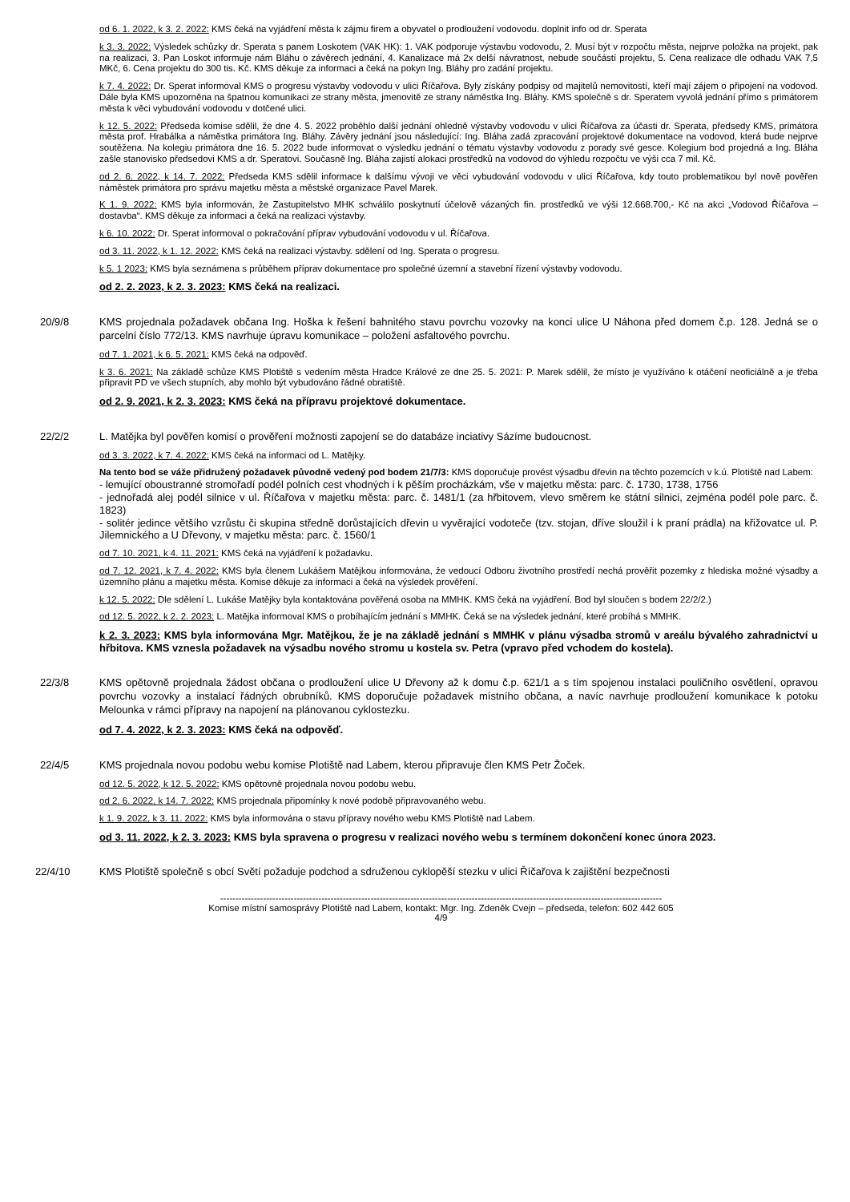od 6. 1. 2022, k 3. 2. 2022: KMS čeká na vyjádření města k zájmu firem a obyvatel o prodloužení vodovodu. doplnit info od dr. Sperata
k 3. 3. 2022: Výsledek schůzky dr. Sperata s panem Loskotem (VAK HK): 1. VAK podporuje výstavbu vodovodu, 2. Musí být v rozpočtu města, nejprve položka na projekt, pak na realizaci, 3. Pan Loskot informuje nám Bláhu o závěrech jednání, 4. Kanalizace má 2x delší návratnost, nebude součástí projektu, 5. Cena realizace dle odhadu VAK 7,5 MKč, 6. Cena projektu do 300 tis. Kč. KMS děkuje za informaci a čeká na pokyn Ing. Bláhy pro zadání projektu.
k 7. 4. 2022: Dr. Sperat informoval KMS o progresu výstavby vodovodu v ulici Říčařova. Byly získány podpisy od majitelů nemovitostí, kteří mají zájem o připojení na vodovod. Dále byla KMS upozorněna na špatnou komunikaci ze strany města, jmenovitě ze strany náměstka Ing. Bláhy. KMS společně s dr. Speratem vyvolá jednání přímo s primátorem města k věci vybudování vodovodu v dotčené ulici.
k 12. 5. 2022: Předseda komise sdělil, že dne 4. 5. 2022 proběhlo další jednání ohledně výstavby vodovodu v ulici Říčařova za účasti dr. Sperata, předsedy KMS, primátora města prof. Hrabálka a náměstka primátora Ing. Bláhy. Závěry jednání jsou následující: Ing. Bláha zadá zpracování projektové dokumentace na vodovod, která bude nejprve soutěžena. Na kolegiu primátora dne 16. 5. 2022 bude informovat o výsledku jednání o tématu výstavby vodovodu z porady své gesce. Kolegium bod projedná a Ing. Bláha zašle stanovisko předsedovi KMS a dr. Speratovi. Současně Ing. Bláha zajistí alokaci prostředků na vodovod do výhledu rozpočtu ve výši cca 7 mil. Kč.
od 2. 6. 2022, k 14. 7. 2022: Předseda KMS sdělil informace k dalšímu vývoji ve věci vybudování vodovodu v ulici Říčařova, kdy touto problematikou byl nově pověřen náměstek primátora pro správu majetku města a městské organizace Pavel Marek.
K 1. 9. 2022: KMS byla informován, že Zastupitelstvo MHK schválilo poskytnutí účelově vázaných fin. prostředků ve výši 12.668.700,- Kč na akci „Vodovod Říčařova – dostavba“. KMS děkuje za informaci a čeká na realizaci výstavby.
k 6. 10. 2022: Dr. Sperat informoval o pokračování příprav vybudování vodovodu v ul. Říčařova.
od 3. 11. 2022, k 1. 12. 2022: KMS čeká na realizaci výstavby. sdělení od Ing. Sperata o progresu.
k 5. 1 2023: KMS byla seznámena s průběhem příprav dokumentace pro společné územní a stavební řízení výstavby vodovodu.
od 2. 2. 2023, k 2. 3. 2023: KMS čeká na realizaci.
20/9/8 KMS projednala požadavek občana Ing. Hoška k řešení bahnitého stavu povrchu vozovky na konci ulice U Náhona před domem č.p. 128. Jedná se o parcelní číslo 772/13. KMS navrhuje úpravu komunikace – položení asfaltového povrchu.
od 7. 1. 2021, k 6. 5. 2021: KMS čeká na odpověď.
k 3. 6. 2021: Na základě schůze KMS Plotiště s vedením města Hradce Králové ze dne 25. 5. 2021: P. Marek sdělil, že místo je využíváno k otáčení neoficiálně a je třeba připravit PD ve všech stupních, aby mohlo být vybudováno řádné obratiště.
od 2. 9. 2021, k 2. 3. 2023: KMS čeká na přípravu projektové dokumentace.
22/2/2 L. Matějka byl pověřen komisí o prověření možnosti zapojení se do databáze inciativy Sázíme budoucnost.
od 3. 3. 2022, k 7. 4. 2022: KMS čeká na informaci od L. Matějky.
Na tento bod se váže přidružený požadavek původně vedený pod bodem 21/7/3: KMS doporučuje provést výsadbu dřevin na těchto pozemcích v k.ú. Plotiště nad Labem:
- lemující oboustranné stromořadí podél polních cest vhodných i k pěším procházkám, vše v majetku města: parc. č. 1730, 1738, 1756
- jednořadá alej podél silnice v ul. Říčařova v majetku města: parc. č. 1481/1 (za hřbitovem, vlevo směrem ke státní silnici, zejména podél pole parc. č. 1823)
- solitér jedince většího vzrůstu či skupina středně dorůstajících dřevin u vyvěrající vodoteče (tzv. stojan, dříve sloužil i k praní prádla) na křižovatce ul. P. Jilemnického a U Dřevony, v majetku města: parc. č. 1560/1
od 7. 10. 2021, k 4. 11. 2021: KMS čeká na vyjádření k požadavku.
od 7. 12. 2021, k 7. 4. 2022: KMS byla členem Lukášem Matějkou informována, že vedoucí Odboru životního prostředí nechá prověřit pozemky z hlediska možné výsadby a územního plánu a majetku města. Komise děkuje za informaci a čeká na výsledek prověření.
k 12. 5. 2022: Dle sdělení L. Lukáše Matějky byla kontaktována pověřená osoba na MMHK. KMS čeká na vyjádření. Bod byl sloučen s bodem 22/2/2.)
od 12. 5. 2022, k 2. 2. 2023: L. Matějka informoval KMS o probíhajícím jednání s MMHK. Čeká se na výsledek jednání, které probíhá s MMHK.
k 2. 3. 2023: KMS byla informována Mgr. Matějkou, že je na základě jednání s MMHK v plánu výsadba stromů v areálu bývalého zahradnictví u hřbitova. KMS vznesla požadavek na výsadbu nového stromu u kostela sv. Petra (vpravo před vchodem do kostela).
22/3/8 KMS opětovně projednala žádost občana o prodloužení ulice U Dřevony až k domu č.p. 621/1 a s tím spojenou instalaci pouličního osvětlení, opravou povrchu vozovky a instalací řádných obrubníků. KMS doporučuje požadavek místního občana, a navíc navrhuje prodloužení komunikace k potoku Melounka v rámci přípravy na napojení na plánovanou cyklostezku.
od 7. 4. 2022, k 2. 3. 2023: KMS čeká na odpověď.
22/4/5 KMS projednala novou podobu webu komise Plotiště nad Labem, kterou připravuje člen KMS Petr Žoček.
od 12. 5. 2022, k 12. 5. 2022: KMS opětovně projednala novou podobu webu.
od 2. 6. 2022, k 14. 7. 2022: KMS projednala připomínky k nové podobě připravovaného webu.
k 1. 9. 2022, k 3. 11. 2022: KMS byla informována o stavu přípravy nového webu KMS Plotiště nad Labem.
od 3. 11. 2022, k 2. 3. 2023: KMS byla spravena o progresu v realizaci nového webu s termínem dokončení konec února 2023.
22/4/10 KMS Plotiště společně s obcí Světí požaduje podchod a sdruženou cyklopěší stezku v ulici Říčařova k zajištění bezpečnosti
------------------------------------------------------------------------------------------------------------------------------------------------
Komise místní samosprávy Plotiště nad Labem, kontakt: Mgr. Ing. Zdeněk Cvejn – předseda, telefon: 602 442 605
4/9